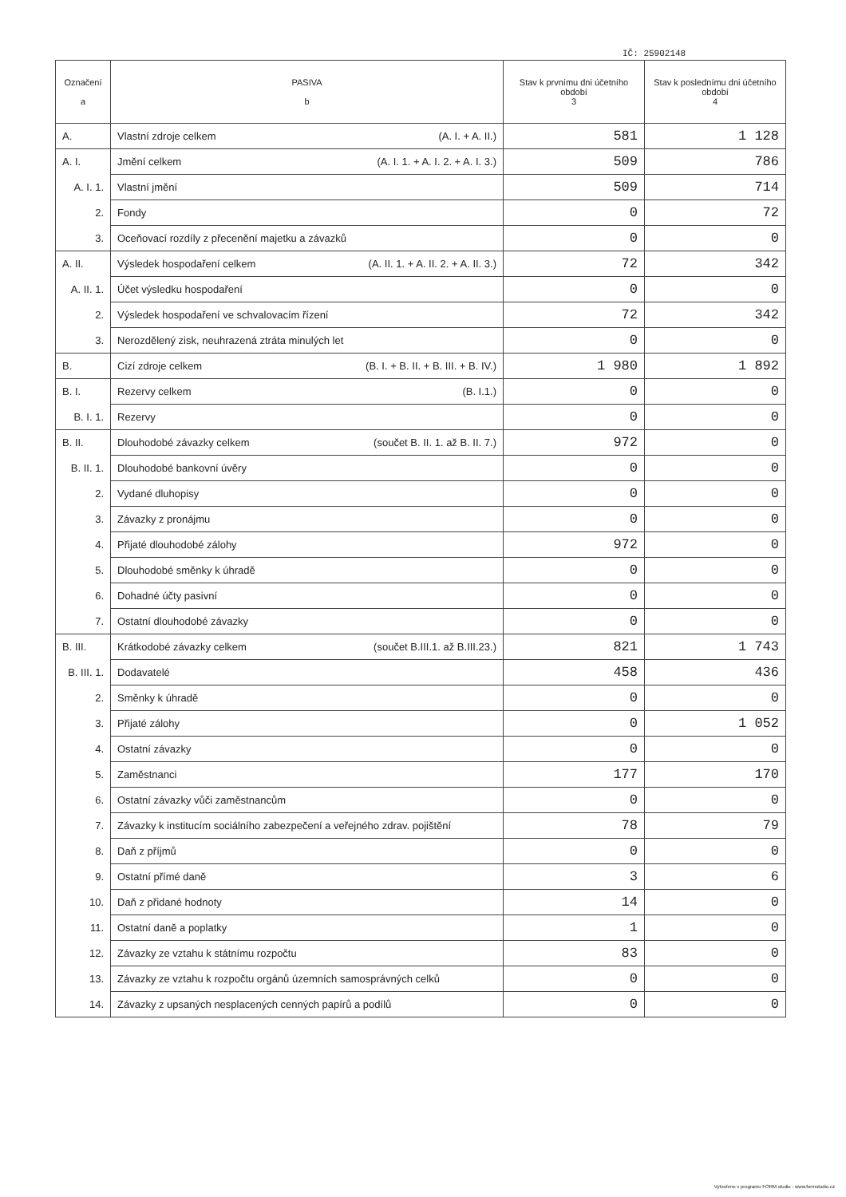IČ: 25902148
| Označení a | PASIVA b | Stav k prvnímu dni účetního období 3 | Stav k poslednímu dni účetního období 4 |
| --- | --- | --- | --- |
| A. | Vlastní zdroje celkem (A. I. + A. II.) | 581 | 1 128 |
| A. I. | Jmění celkem (A. I. 1. + A. I. 2. + A. I. 3.) | 509 | 786 |
| A. I. 1. | Vlastní jmění | 509 | 714 |
| 2. | Fondy | 0 | 72 |
| 3. | Oceňovací rozdíly z přecenění majetku a závazků | 0 | 0 |
| A. II. | Výsledek hospodaření celkem (A. II. 1. + A. II. 2. + A. II. 3.) | 72 | 342 |
| A. II. 1. | Účet výsledku hospodaření | 0 | 0 |
| 2. | Výsledek hospodaření ve schvalovacím řízení | 72 | 342 |
| 3. | Nerozdělený zisk, neuhrazená ztráta minulých let | 0 | 0 |
| B. | Cizí zdroje celkem (B. I. + B. II. + B. III. + B. IV.) | 1 980 | 1 892 |
| B. I. | Rezervy celkem (B. I.1.) | 0 | 0 |
| B. I. 1. | Rezervy | 0 | 0 |
| B. II. | Dlouhodobé závazky celkem (součet B. II. 1. až B. II. 7.) | 972 | 0 |
| B. II. 1. | Dlouhodobé bankovní úvěry | 0 | 0 |
| 2. | Vydané dluhopisy | 0 | 0 |
| 3. | Závazky z pronájmu | 0 | 0 |
| 4. | Přijaté dlouhodobé zálohy | 972 | 0 |
| 5. | Dlouhodobé směnky k úhradě | 0 | 0 |
| 6. | Dohadné účty pasivní | 0 | 0 |
| 7. | Ostatní dlouhodobé závazky | 0 | 0 |
| B. III. | Krátkodobé závazky celkem (součet B.III.1. až B.III.23.) | 821 | 1 743 |
| B. III. 1. | Dodavatelé | 458 | 436 |
| 2. | Směnky k úhradě | 0 | 0 |
| 3. | Přijaté zálohy | 0 | 1 052 |
| 4. | Ostatní závazky | 0 | 0 |
| 5. | Zaměstnanci | 177 | 170 |
| 6. | Ostatní závazky vůči zaměstnancům | 0 | 0 |
| 7. | Závazky k institucím sociálního zabezpečení a veřejného zdrav. pojištění | 78 | 79 |
| 8. | Daň z příjmů | 0 | 0 |
| 9. | Ostatní přímé daně | 3 | 6 |
| 10. | Daň z přidané hodnoty | 14 | 0 |
| 11. | Ostatní daně a poplatky | 1 | 0 |
| 12. | Závazky ze vztahu k státnímu rozpočtu | 83 | 0 |
| 13. | Závazky ze vztahu k rozpočtu orgánů územních samosprávných celků | 0 | 0 |
| 14. | Závazky z upsaných nesplacených cenných papírů a podílů | 0 | 0 |
Vytvořeno v programu FORM studio - www.formstudio.cz